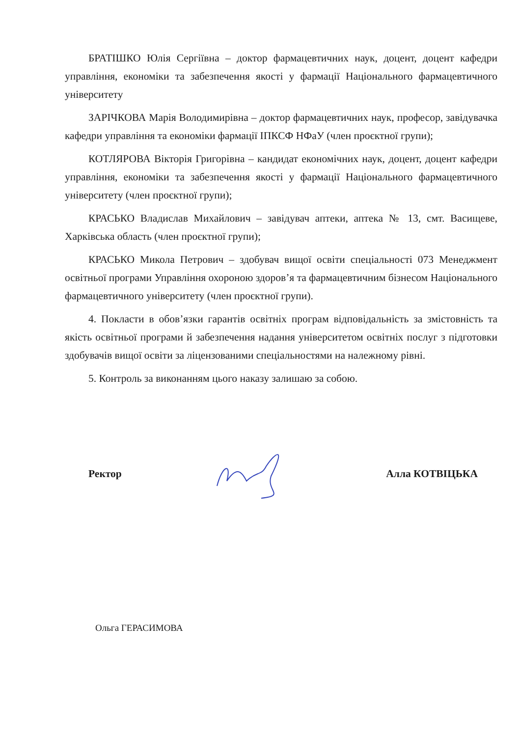БРАТІШКО Юлія Сергіївна – доктор фармацевтичних наук, доцент, доцент кафедри управління, економіки та забезпечення якості у фармації Національного фармацевтичного університету
ЗАРІЧКОВА Марія Володимирівна – доктор фармацевтичних наук, професор, завідувачка кафедри управління та економіки фармації ІПКСФ НФаУ (член проєктної групи);
КОТЛЯРОВА Вікторія Григорівна – кандидат економічних наук, доцент, доцент кафедри управління, економіки та забезпечення якості у фармації Національного фармацевтичного університету (член проєктної групи);
КРАСЬКО Владислав Михайлович – завідувач аптеки, аптека № 13, смт. Васищеве, Харківська область (член проєктної групи);
КРАСЬКО Микола Петрович – здобувач вищої освіти спеціальності 073 Менеджмент освітньої програми Управління охороною здоров’я та фармацевтичним бізнесом Національного фармацевтичного університету (член проєктної групи).
4. Покласти в обов’язки гарантів освітніх програм відповідальність за змістовність та якість освітньої програми й забезпечення надання університетом освітніх послуг з підготовки здобувачів вищої освіти за ліцензованими спеціальностями на належному рівні.
5. Контроль за виконанням цього наказу залишаю за собою.
Ректор Алла КОТВІЦЬКА
Ольга ГЕРАСИМОВА